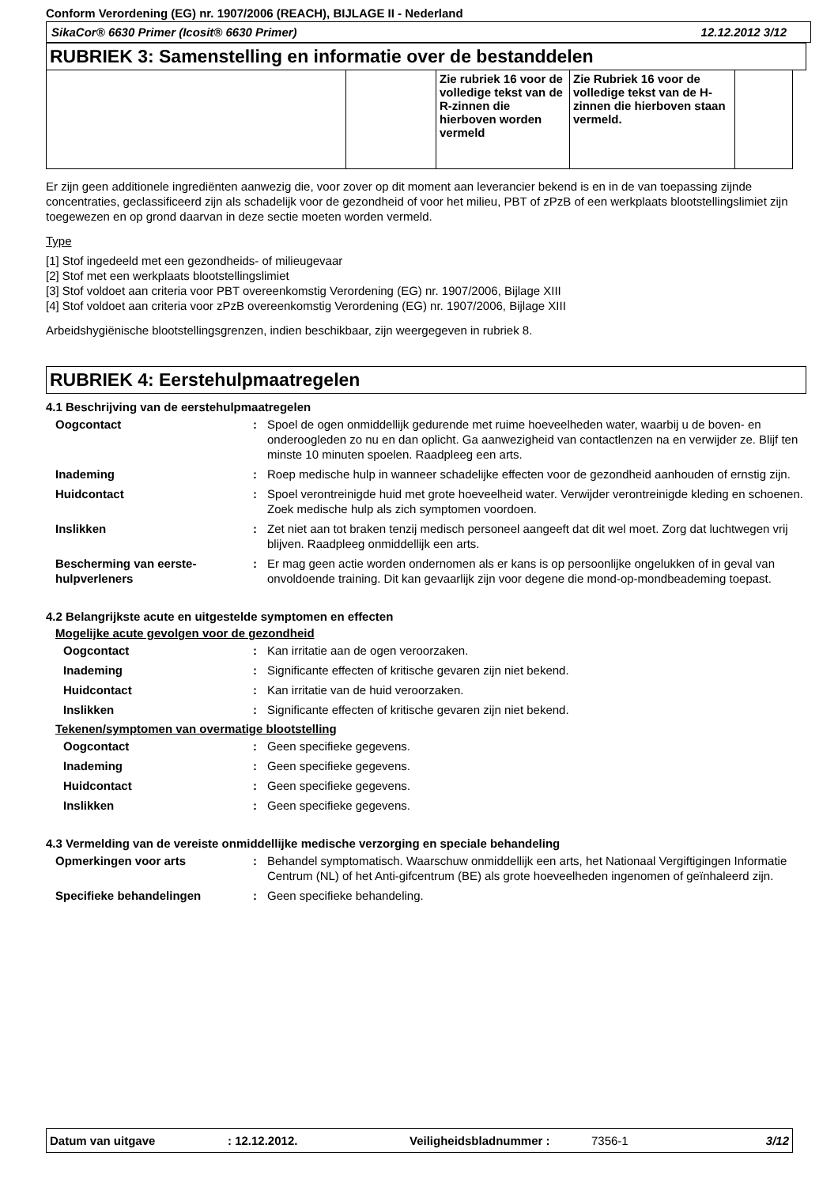Conform Verordening (EG) nr. 1907/2006 (REACH), BIJLAGE II - Nederland
SikaCor® 6630 Primer (Icosit® 6630 Primer) 12.12.2012 3/12
RUBRIEK 3: Samenstelling en informatie over de bestanddelen
| | | Zie rubriek 16 voor de volledige tekst van de R-zinnen die hierboven worden vermeld | Zie Rubriek 16 voor de volledige tekst van de H-zinnen die hierboven staan vermeld. | |
Er zijn geen additionele ingrediënten aanwezig die, voor zover op dit moment aan leverancier bekend is en in de van toepassing zijnde concentraties, geclassificeerd zijn als schadelijk voor de gezondheid of voor het milieu, PBT of zPzB of een werkplaats blootstellingslimiet zijn toegewezen en op grond daarvan in deze sectie moeten worden vermeld.
Type
[1] Stof ingedeeld met een gezondheids- of milieugevaar
[2] Stof met een werkplaats blootstellingslimiet
[3] Stof voldoet aan criteria voor PBT overeenkomstig Verordening (EG) nr. 1907/2006, Bijlage XIII
[4] Stof voldoet aan criteria voor zPzB overeenkomstig Verordening (EG) nr. 1907/2006, Bijlage XIII
Arbeidshygiënische blootstellingsgrenzen, indien beschikbaar, zijn weergegeven in rubriek 8.
RUBRIEK 4: Eerstehulpmaatregelen
4.1 Beschrijving van de eerstehulpmaatregelen
Oogcontact : Spoel de ogen onmiddellijk gedurende met ruime hoeveelheden water, waarbij u de boven- en onderoogleden zo nu en dan oplicht. Ga aanwezigheid van contactlenzen na en verwijder ze. Blijf ten minste 10 minuten spoelen. Raadpleeg een arts.
Inademing : Roep medische hulp in wanneer schadelijke effecten voor de gezondheid aanhouden of ernstig zijn.
Huidcontact : Spoel verontreinigde huid met grote hoeveelheid water. Verwijder verontreinigde kleding en schoenen. Zoek medische hulp als zich symptomen voordoen.
Inslikken : Zet niet aan tot braken tenzij medisch personeel aangeeft dat dit wel moet. Zorg dat luchtwegen vrij blijven. Raadpleeg onmiddellijk een arts.
Bescherming van eerste-hulpverleners
: Er mag geen actie worden ondernomen als er kans is op persoonlijke ongelukken of in geval van onvoldoende training. Dit kan gevaarlijk zijn voor degene die mond-op-mondbeademing toepast.
4.2 Belangrijkste acute en uitgestelde symptomen en effecten
Mogelijke acute gevolgen voor de gezondheid
Oogcontact : Kan irritatie aan de ogen veroorzaken.
Inademing : Significante effecten of kritische gevaren zijn niet bekend.
Huidcontact : Kan irritatie van de huid veroorzaken.
Inslikken : Significante effecten of kritische gevaren zijn niet bekend.
Tekenen/symptomen van overmatige blootstelling
Oogcontact : Geen specifieke gegevens.
Inademing : Geen specifieke gegevens.
Huidcontact : Geen specifieke gegevens.
Inslikken : Geen specifieke gegevens.
4.3 Vermelding van de vereiste onmiddellijke medische verzorging en speciale behandeling
Opmerkingen voor arts : Behandel symptomatisch. Waarschuw onmiddellijk een arts, het Nationaal Vergiftigingen Informatie Centrum (NL) of het Anti-gifcentrum (BE) als grote hoeveelheden ingenomen of geïnhaleerd zijn.
Specifieke behandelingen : Geen specifieke behandeling.
Datum van uitgave: 12.12.2012. Veiligheidsbladnummer : 7356-1 3/12